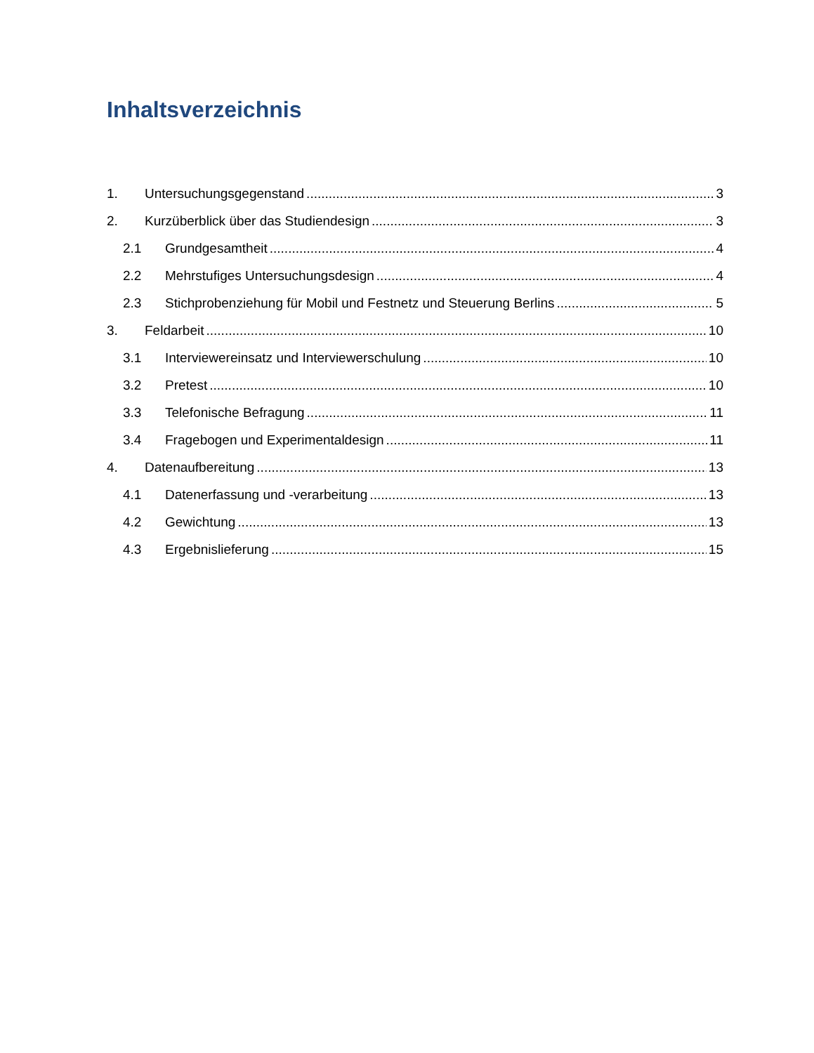Inhaltsverzeichnis
1. Untersuchungsgegenstand 3
2. Kurzüberblick über das Studiendesign 3
2.1 Grundgesamtheit 4
2.2 Mehrstufiges Untersuchungsdesign 4
2.3 Stichprobenziehung für Mobil und Festnetz und Steuerung Berlins 5
3. Feldarbeit 10
3.1 Interviewereinsatz und Interviewerschulung 10
3.2 Pretest 10
3.3 Telefonische Befragung 11
3.4 Fragebogen und Experimentaldesign 11
4. Datenaufbereitung 13
4.1 Datenerfassung und -verarbeitung 13
4.2 Gewichtung 13
4.3 Ergebnislieferung 15